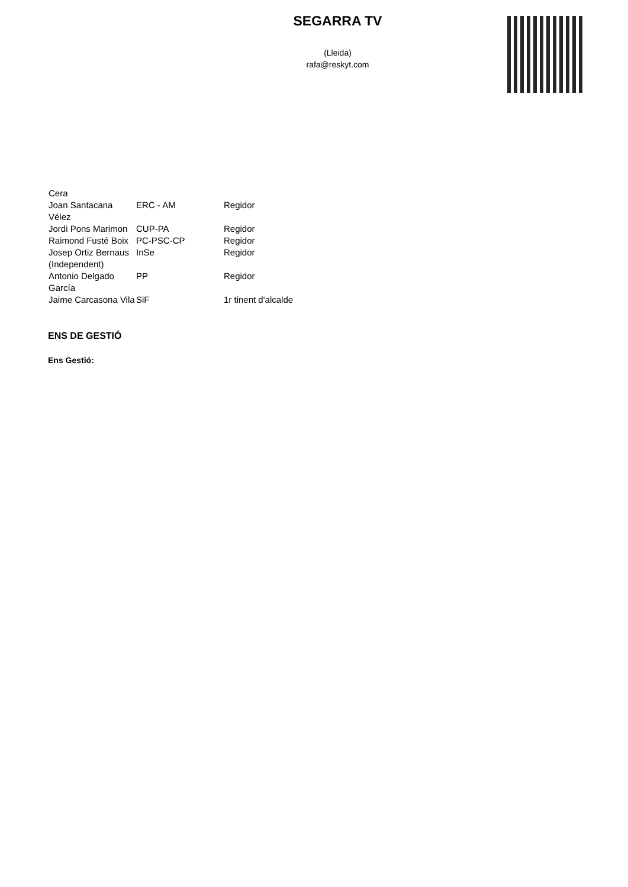SEGARRA TV
(Lleida)
rafa@reskyt.com
| Cera | | |
| Joan Santacana Vélez | ERC - AM | Regidor |
| Jordi Pons Marimon | CUP-PA | Regidor |
| Raimond Fusté Boix | PC-PSC-CP | Regidor |
| Josep Ortiz Bernaus (Independent) | InSe | Regidor |
| Antonio Delgado García | PP | Regidor |
| Jaime Carcasona Vila | SiF | 1r tinent d'alcalde |
ENS DE GESTIÓ
Ens Gestió: